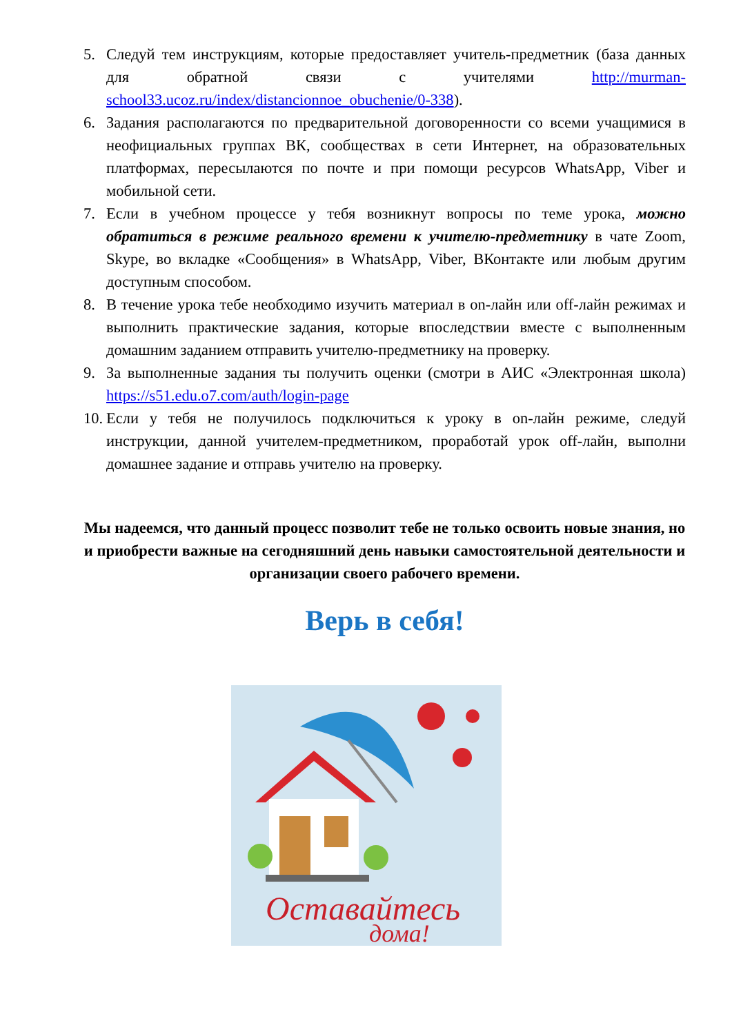5. Следуй тем инструкциям, которые предоставляет учитель-предметник (база данных для обратной связи с учителями http://murman-school33.ucoz.ru/index/distancionnoe_obuchenie/0-338).
6. Задания располагаются по предварительной договоренности со всеми учащимися в неофициальных группах ВК, сообществах в сети Интернет, на образовательных платформах, пересылаются по почте и при помощи ресурсов WhatsApp, Viber и мобильной сети.
7. Если в учебном процессе у тебя возникнут вопросы по теме урока, можно обратиться в режиме реального времени к учителю-предметнику в чате Zoom, Skype, во вкладке «Сообщения» в WhatsApp, Viber, ВКонтакте или любым другим доступным способом.
8. В течение урока тебе необходимо изучить материал в on-лайн или off-лайн режимах и выполнить практические задания, которые впоследствии вместе с выполненным домашним заданием отправить учителю-предметнику на проверку.
9. За выполненные задания ты получить оценки (смотри в АИС «Электронная школа) https://s51.edu.o7.com/auth/login-page
10. Если у тебя не получилось подключиться к уроку в on-лайн режиме, следуй инструкции, данной учителем-предметником, проработай урок off-лайн, выполни домашнее задание и отправь учителю на проверку.
Мы надеемся, что данный процесс позволит тебе не только освоить новые знания, но и приобрести важные на сегодняшний день навыки самостоятельной деятельности и организации своего рабочего времени.
Верь в себя!
Оставайтесь
дома!